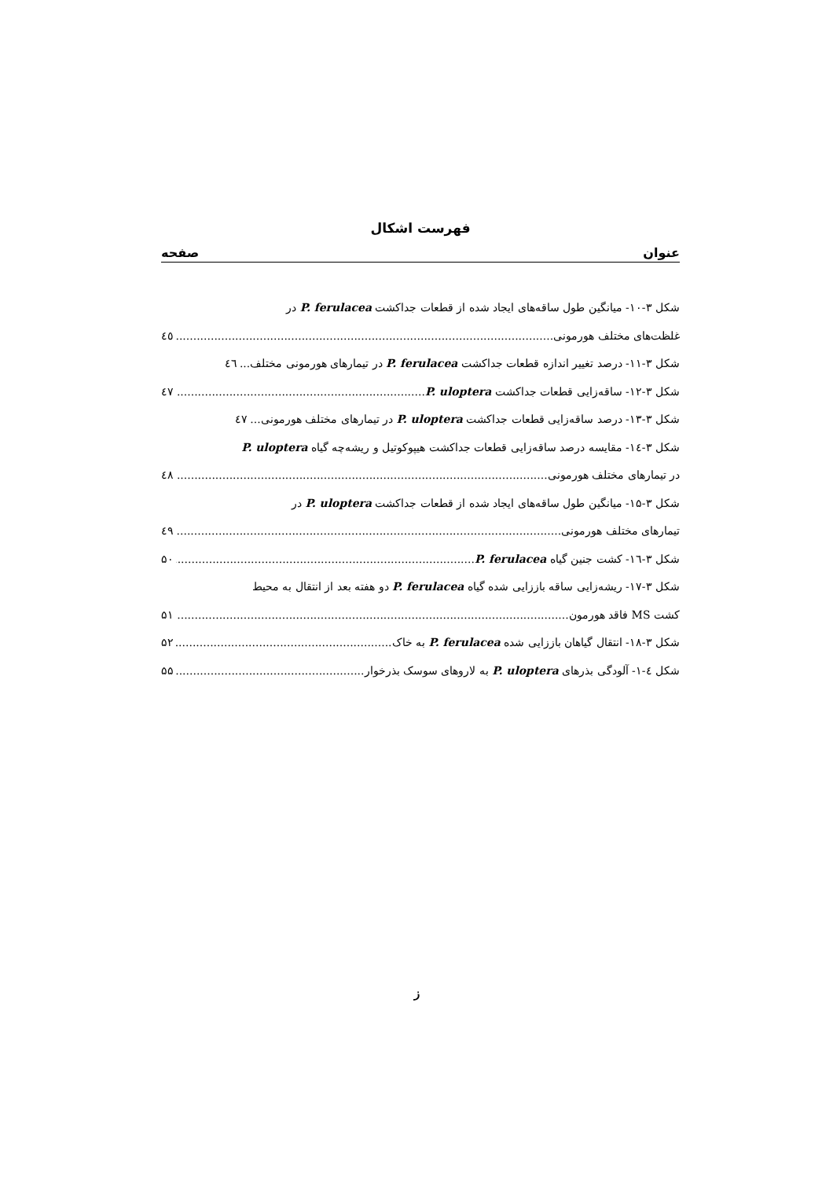فهرست اشکال
عنوان صفحه
شکل ۳-۱۰- میانگین طول ساقه‌های ایجاد شده از قطعات جداکشت P. ferulacea در
غلظت‌های مختلف هورمونی ٤٥
شکل ۳-۱۱- درصد تغییر اندازه قطعات جداکشت P. ferulacea در تیمارهای هورمونی مختلف... ٤٦
شکل ۳-۱۲- ساقه‌زایی قطعات جداکشت P. uloptera ٤٧
شکل ۳-۱۳- درصد ساقه‌زایی قطعات جداکشت P. uloptera در تیمارهای مختلف هورمونی... ٤٧
شکل ۳-۱٤- مقایسه درصد ساقه‌زایی قطعات جداکشت هیپوکوتیل و ریشه‌چه گیاه P. uloptera
در تیمارهای مختلف هورمونی ٤٨
شکل ۳-۱۵- میانگین طول ساقه‌های ایجاد شده از قطعات جداکشت P. uloptera در
تیمارهای مختلف هورمونی ٤٩
شکل ۳-۱٦- کشت جنین گیاه P. ferulacea ۵۰
شکل ۳-۱۷- ریشه‌زایی ساقه باززایی شده گیاه P. ferulacea دو هفته بعد از انتقال به محیط
کشت MS فاقد هورمون ۵۱
شکل ۳-۱۸- انتقال گیاهان باززایی شده P. ferulacea به خاک ۵۲
شکل ٤-۱- آلودگی بذرهای P. uloptera به لاروهای سوسک بذرخوار ۵۵
ز